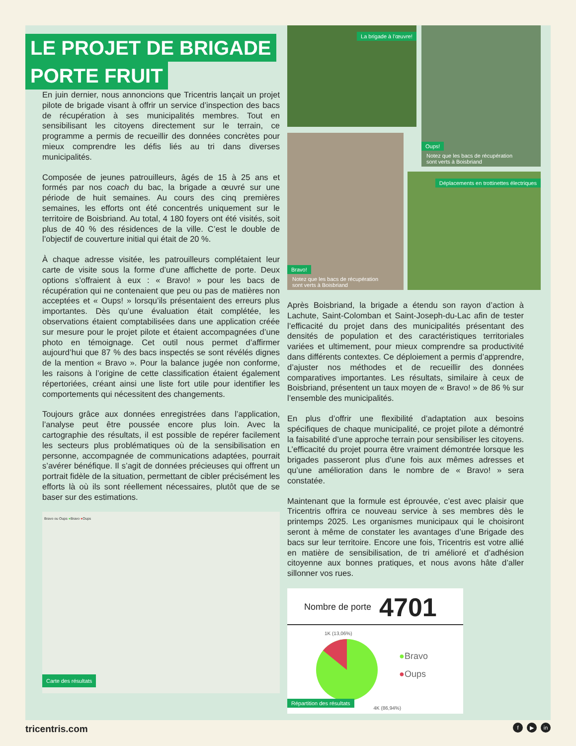LE PROJET DE BRIGADE
PORTE FRUIT
En juin dernier, nous annoncions que Tricentris lançait un projet pilote de brigade visant à offrir un service d’inspection des bacs de récupération à ses municipalités membres. Tout en sensibilisant les citoyens directement sur le terrain, ce programme a permis de recueillir des données concrètes pour mieux comprendre les défis liés au tri dans diverses municipalités.
Composée de jeunes patrouilleurs, âgés de 15 à 25 ans et formés par nos coach du bac, la brigade a œuvré sur une période de huit semaines. Au cours des cinq premières semaines, les efforts ont été concentrés uniquement sur le territoire de Boisbriand. Au total, 4 180 foyers ont été visités, soit plus de 40 % des résidences de la ville. C’est le double de l’objectif de couverture initial qui était de 20 %.
À chaque adresse visitée, les patrouilleurs complétaient leur carte de visite sous la forme d’une affichette de porte. Deux options s’offraient à eux : « Bravo! » pour les bacs de récupération qui ne contenaient que peu ou pas de matières non acceptées et « Oups! » lorsqu’ils présentaient des erreurs plus importantes. Dès qu’une évaluation était complétée, les observations étaient comptabilisées dans une application créée sur mesure pour le projet pilote et étaient accompagnées d’une photo en témoignage. Cet outil nous permet d’affirmer aujourd’hui que 87 % des bacs inspectés se sont révélés dignes de la mention « Bravo ». Pour la balance jugée non conforme, les raisons à l’origine de cette classification étaient également répertoriées, créant ainsi une liste fort utile pour identifier les comportements qui nécessitent des changements.
Toujours grâce aux données enregistrées dans l’application, l’analyse peut être poussée encore plus loin. Avec la cartographie des résultats, il est possible de repérer facilement les secteurs plus problématiques où de la sensibilisation en personne, accompagnée de communications adaptées, pourrait s’avérer bénéfique. Il s’agit de données précieuses qui offrent un portrait fidèle de la situation, permettant de cibler précisément les efforts là où ils sont réellement nécessaires, plutôt que de se baser sur des estimations.
Bravo ou Oups ●Bravo ●Oups
Carte des résultats
La brigade à l’œuvre!
Bravo!
Notez que les bacs de récupération
sont verts à Boisbriand
Oups!
Notez que les bacs de récupération
sont verts à Boisbriand
Déplacements en trottinettes électriques
Après Boisbriand, la brigade a étendu son rayon d’action à Lachute, Saint-Colomban et Saint-Joseph-du-Lac afin de tester l’efficacité du projet dans des municipalités présentant des densités de population et des caractéristiques territoriales variées et ultimement, pour mieux comprendre sa productivité dans différents contextes. Ce déploiement a permis d’apprendre, d’ajuster nos méthodes et de recueillir des données comparatives importantes. Les résultats, similaire à ceux de Boisbriand, présentent un taux moyen de « Bravo! » de 86 % sur l’ensemble des municipalités.
En plus d’offrir une flexibilité d’adaptation aux besoins spécifiques de chaque municipalité, ce projet pilote a démontré la faisabilité d’une approche terrain pour sensibiliser les citoyens. L’efficacité du projet pourra être vraiment démontrée lorsque les brigades passeront plus d’une fois aux mêmes adresses et qu’une amélioration dans le nombre de « Bravo! » sera constatée.
Maintenant que la formule est éprouvée, c’est avec plaisir que Tricentris offrira ce nouveau service à ses membres dès le printemps 2025. Les organismes municipaux qui le choisiront seront à même de constater les avantages d’une Brigade des bacs sur leur territoire. Encore une fois, Tricentris est votre allié en matière de sensibilisation, de tri amélioré et d’adhésion citoyenne aux bonnes pratiques, et nous avons hâte d’aller sillonner vos rues.
Nombre de porte 4701
1K (13,06%)
●Bravo
●Oups
4K (86,94%)
Répartition des résultats
tricentris.com f ▶ in